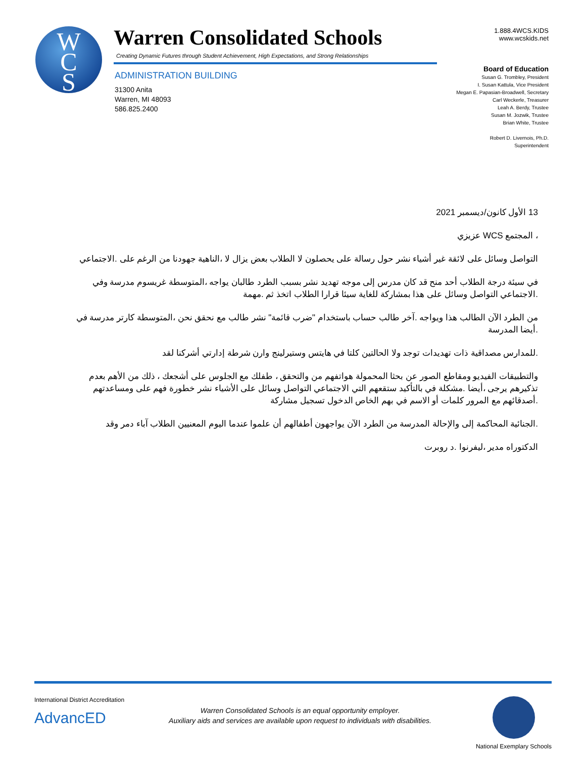W
C
S
Warren Consolidated Schools
Creating Dynamic Futures through Student Achievement, High Expectations, and Strong Relationships
ADMINISTRATION BUILDING
31300 Anita
Warren, MI 48093
586.825.2400
1.888.4WCS.KIDS
www.wcskids.net
Board of Education
Susan G. Trombley, President
I. Susan Kattula, Vice President
Megan E. Papasian-Broadwell, Secretary
Carl Weckerle, Treasurer
Leah A. Berdy, Trustee
Susan M. Jozwik, Trustee
Brian White, Trustee
Robert D. Livernois, Ph.D.
Superintendent
13 الأول كانون/ديسمبر 2021
، المجتمع WCS عزيزي
التواصل وسائل على لائقة غير أشياء نشر حول رسالة على يحصلون لا الطلاب بعض يزال لا ،الناهية جهودنا من الرغم على .الاجتماعي
في سيئة درجة الطلاب أحد منح قد كان مدرس إلى موجه تهديد نشر بسبب الطرد طالبان يواجه ،المتوسطة غريسوم مدرسة وفي .الاجتماعي التواصل وسائل على هذا بمشاركة للغاية سيئا قرارا الطلاب اتخذ ثم .مهمة
من الطرد الآن الطالب هذا ويواجه .آخر طالب حساب باستخدام "ضرب قائمة" نشر طالب مع نحقق نحن ،المتوسطة كارتر مدرسة في .أيضا المدرسة
.للمدارس مصداقية ذات تهديدات توجد ولا الحالتين كلتا في هايتس وستيرلينج وارن شرطة إدارتي أشركنا لقد
والتطبيقات الفيديو ومقاطع الصور عن بحثا المحمولة هواتفهم من والتحقق ، طفلك مع الجلوس على أشجعك ، ذلك من الأهم بعدم تذكيرهم يرجى ،أيضا .مشكلة في بالتأكيد ستقعهم التي الاجتماعي التواصل وسائل على الأشياء نشر خطورة فهم على ومساعدتهم .أصدقائهم مع المرور كلمات أو الاسم في بهم الخاص الدخول تسجيل مشاركة
.الجنائية المحاكمة إلى والإحالة المدرسة من الطرد الآن يواجهون أطفالهم أن علموا عندما اليوم المعنيين الطلاب آباء دمر وقد
الدكتوراه مدير ،ليفرنوا .د روبرت
International District Accreditation
AdvancED
Warren Consolidated Schools is an equal opportunity employer.
Auxiliary aids and services are available upon request to individuals with disabilities.
National Exemplary Schools